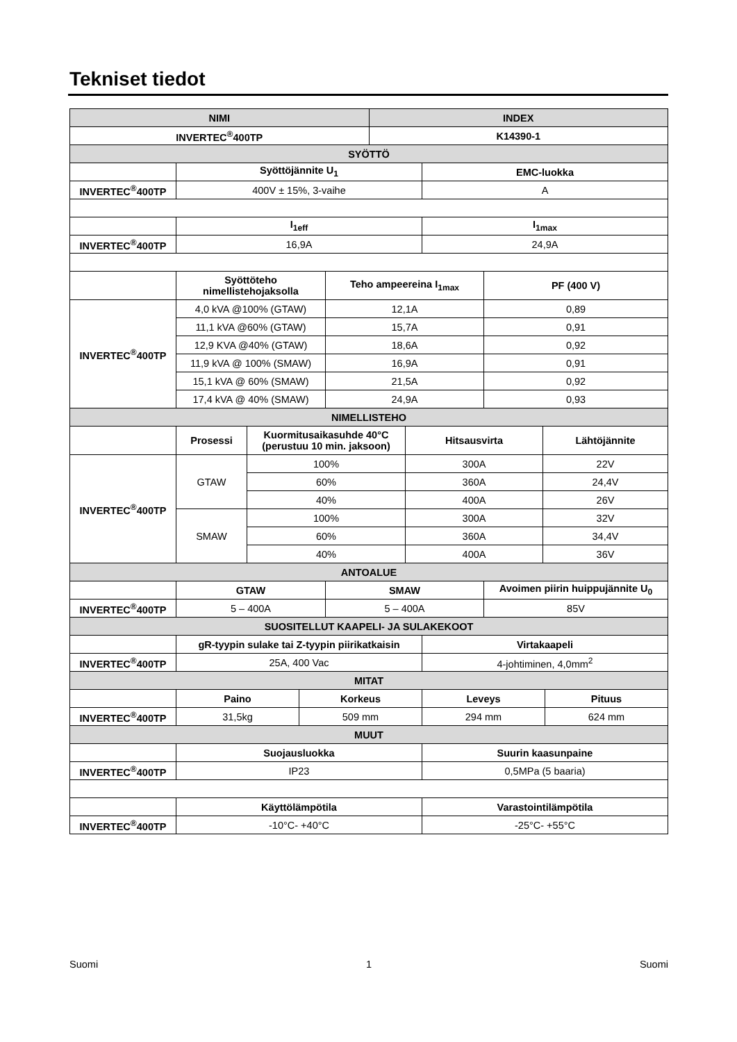Tekniset tiedot
| NIMI | INDEX |
| --- | --- |
| INVERTEC<sup>®</sup>400TP | K14390-1 |
| SYÖTTÖ | |
| | Syöttöjännite U<sub>1</sub> | EMC-luokka |
| INVERTEC<sup>®</sup>400TP | 400V ± 15%, 3-vaihe | A |
| | I<sub>1eff</sub> | I<sub>1max</sub> |
| INVERTEC<sup>®</sup>400TP | 16,9A | 24,9A |
| | Syöttöteho nimellistehojaksolla | Teho ampeereina I<sub>1max</sub> | PF (400 V) |
| INVERTEC<sup>®</sup>400TP | 4,0 kVA @100% (GTAW) | 12,1A | 0,89 |
| | 11,1 kVA @60% (GTAW) | 15,7A | 0,91 |
| | 12,9 KVA @40% (GTAW) | 18,6A | 0,92 |
| | 11,9 kVA @ 100% (SMAW) | 16,9A | 0,91 |
| | 15,1 kVA @ 60% (SMAW) | 21,5A | 0,92 |
| | 17,4 kVA @ 40% (SMAW) | 24,9A | 0,93 |
| NIMELLISTEHO | | | |
| | Prosessi | Kuormitusaikasuhde 40°C (perustuu 10 min. jaksoon) | Hitsausvirta | Lähtöjännite |
| INVERTEC<sup>®</sup>400TP | GTAW | 100% | 300A | 22V |
| | | 60% | 360A | 24,4V |
| | | 40% | 400A | 26V |
| | SMAW | 100% | 300A | 32V |
| | | 60% | 360A | 34,4V |
| | | 40% | 400A | 36V |
| ANTOALUE | | | | |
| | GTAW | SMAW | Avoimen piirin huippujännite U<sub>0</sub> |
| INVERTEC<sup>®</sup>400TP | 5 – 400A | 5 – 400A | 85V |
| SUOSITELLUT KAAPELI- JA SULAKEKOOT | | | |
| | gR-tyypin sulake tai Z-tyypin piirikatkaisin | Virtakaapeli |
| INVERTEC<sup>®</sup>400TP | 25A, 400 Vac | 4-johtiminen, 4,0mm<sup>2</sup> |
| MITAT | | |
| | Paino | Korkeus | Leveys | Pituus |
| INVERTEC<sup>®</sup>400TP | 31,5kg | 509 mm | 294 mm | 624 mm |
| MUUT | | | | |
| | Suojausluokka | Suurin kaasunpaine |
| INVERTEC<sup>®</sup>400TP | IP23 | 0,5MPa (5 baaria) |
| | Käyttölämpötila | Varastointilämpötila |
| INVERTEC<sup>®</sup>400TP | -10°C- +40°C | -25°C- +55°C |
Suomi 1 Suomi